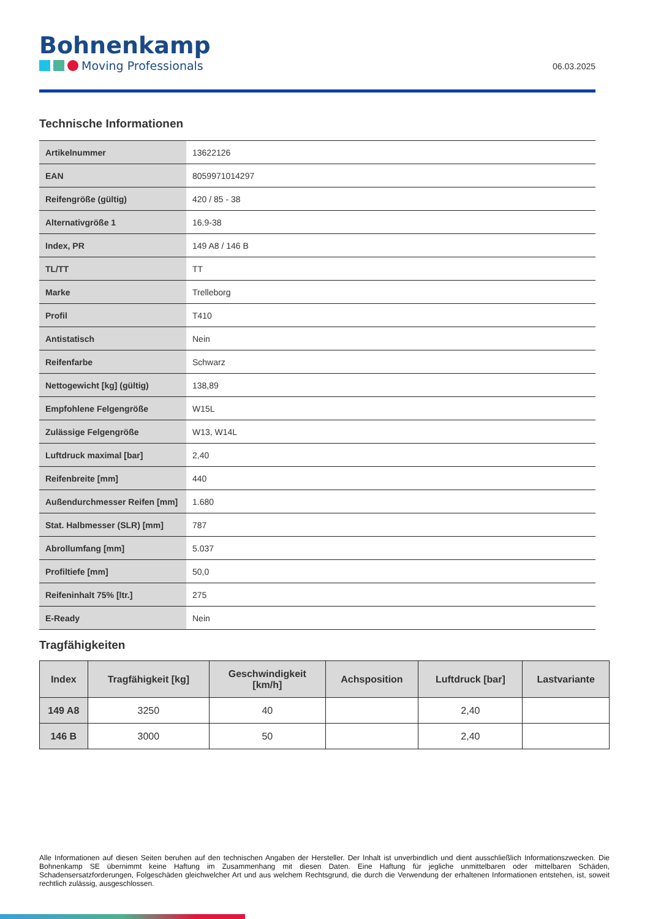Bohnenkamp
Moving Professionals
06.03.2025
Technische Informationen
| Artikelnummer | 13622126 |
| EAN | 8059971014297 |
| Reifengröße (gültig) | 420 / 85 - 38 |
| Alternativgröße 1 | 16.9-38 |
| Index, PR | 149 A8 / 146 B |
| TL/TT | TT |
| Marke | Trelleborg |
| Profil | T410 |
| Antistatisch | Nein |
| Reifenfarbe | Schwarz |
| Nettogewicht [kg] (gültig) | 138,89 |
| Empfohlene Felgengröße | W15L |
| Zulässige Felgengröße | W13, W14L |
| Luftdruck maximal [bar] | 2,40 |
| Reifenbreite [mm] | 440 |
| Außendurchmesser Reifen [mm] | 1.680 |
| Stat. Halbmesser (SLR) [mm] | 787 |
| Abrollumfang [mm] | 5.037 |
| Profiltiefe [mm] | 50,0 |
| Reifeninhalt 75% [ltr.] | 275 |
| E-Ready | Nein |
Tragfähigkeiten
| Index | Tragfähigkeit [kg] | Geschwindigkeit [km/h] | Achsposition | Luftdruck [bar] | Lastvariante |
| --- | --- | --- | --- | --- | --- |
| 149 A8 | 3250 | 40 | | 2,40 | |
| 146 B | 3000 | 50 | | 2,40 | |
Alle Informationen auf diesen Seiten beruhen auf den technischen Angaben der Hersteller. Der Inhalt ist unverbindlich und dient ausschließlich Informationszwecken. Die Bohnenkamp SE übernimmt keine Haftung im Zusammenhang mit diesen Daten. Eine Haftung für jegliche unmittelbaren oder mittelbaren Schäden, Schadensersatzforderungen, Folgeschäden gleichwelcher Art und aus welchem Rechtsgrund, die durch die Verwendung der erhaltenen Informationen entstehen, ist, soweit rechtlich zulässig, ausgeschlossen.